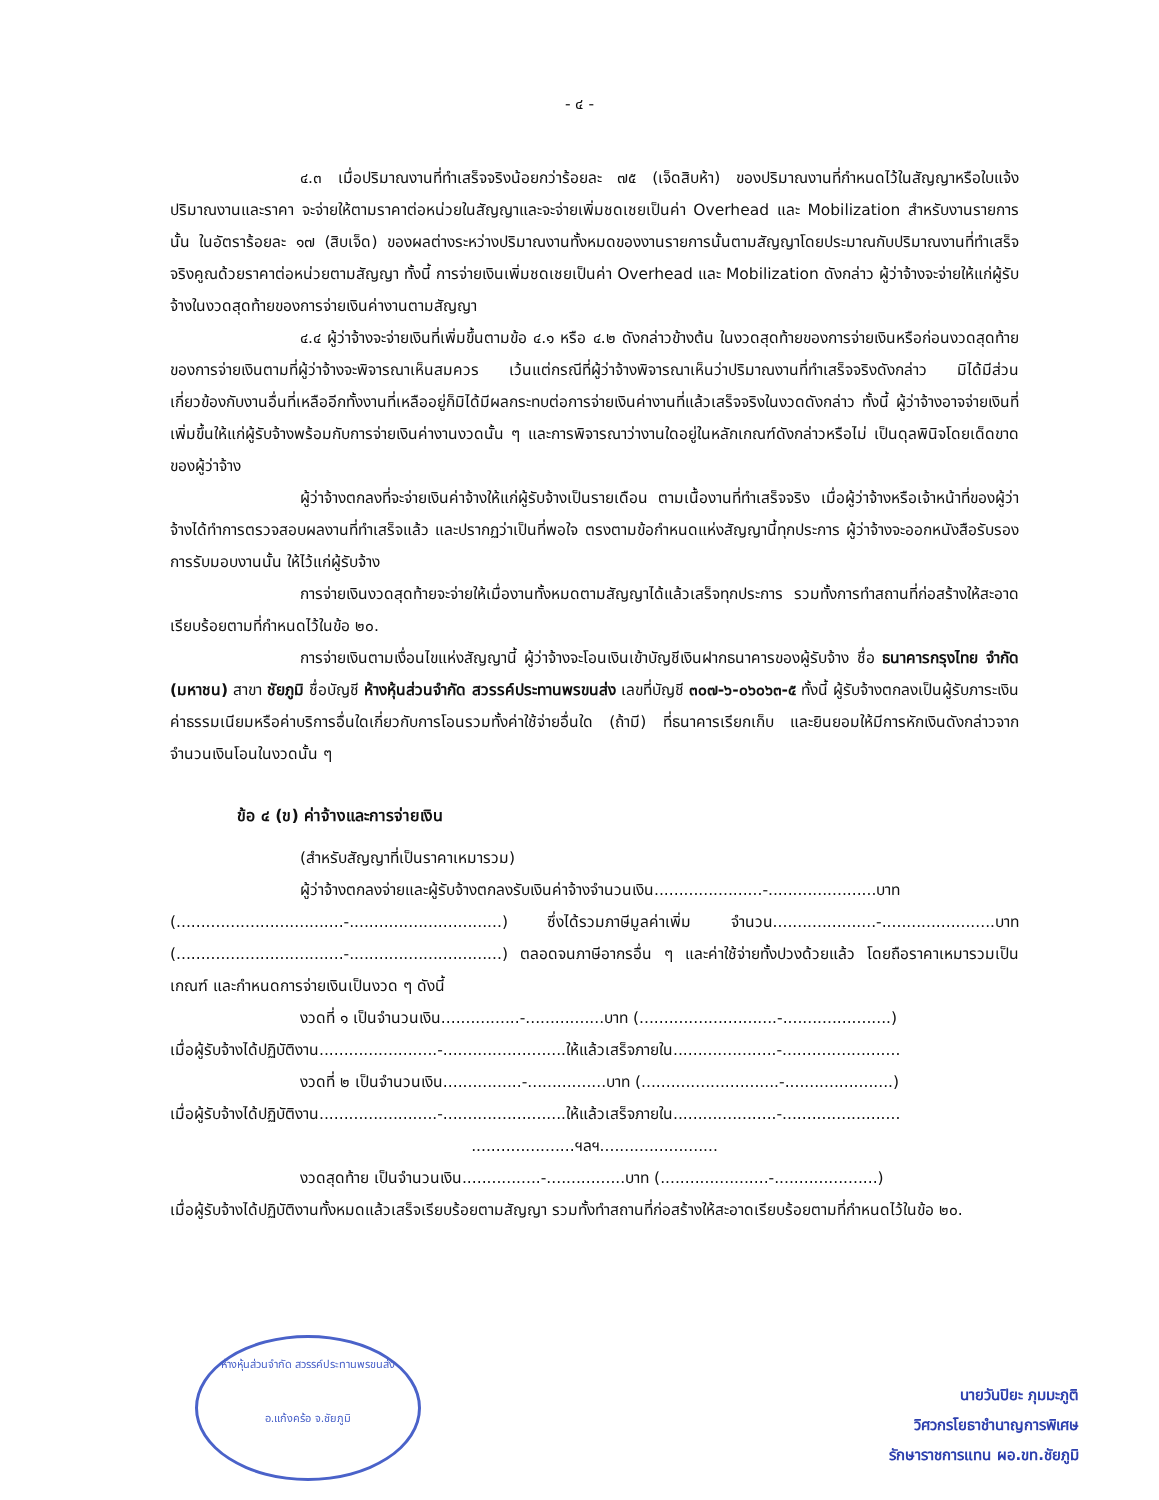- ๔ -
๔.๓ เมื่อปริมาณงานที่ทำเสร็จจริงน้อยกว่าร้อยละ ๗๕ (เจ็ดสิบห้า) ของปริมาณงานที่กำหนดไว้ในสัญญาหรือใบแจ้งปริมาณงานและราคา จะจ่ายให้ตามราคาต่อหน่วยในสัญญาและจะจ่ายเพิ่มชดเชยเป็นค่า Overhead และ Mobilization สำหรับงานรายการนั้น ในอัตราร้อยละ ๑๗ (สิบเจ็ด) ของผลต่างระหว่างปริมาณงานทั้งหมดของงานรายการนั้นตามสัญญาโดยประมาณกับปริมาณงานที่ทำเสร็จจริงคูณด้วยราคาต่อหน่วยตามสัญญา ทั้งนี้ การจ่ายเงินเพิ่มชดเชยเป็นค่า Overhead และ Mobilization ดังกล่าว ผู้ว่าจ้างจะจ่ายให้แก่ผู้รับจ้างในงวดสุดท้ายของการจ่ายเงินค่างานตามสัญญา
๔.๔ ผู้ว่าจ้างจะจ่ายเงินที่เพิ่มขึ้นตามข้อ ๔.๑ หรือ ๔.๒ ดังกล่าวข้างต้น ในงวดสุดท้ายของการจ่ายเงินหรือก่อนงวดสุดท้ายของการจ่ายเงินตามที่ผู้ว่าจ้างจะพิจารณาเห็นสมควร เว้นแต่กรณีที่ผู้ว่าจ้างพิจารณาเห็นว่าปริมาณงานที่ทำเสร็จจริงดังกล่าว มิได้มีส่วนเกี่ยวข้องกับงานอื่นที่เหลืออีกทั้งงานที่เหลืออยู่ก็มิได้มีผลกระทบต่อการจ่ายเงินค่างานที่แล้วเสร็จจริงในงวดดังกล่าว ทั้งนี้ ผู้ว่าจ้างอาจจ่ายเงินที่เพิ่มขึ้นให้แก่ผู้รับจ้างพร้อมกับการจ่ายเงินค่างานงวดนั้น ๆ และการพิจารณาว่างานใดอยู่ในหลักเกณฑ์ดังกล่าวหรือไม่ เป็นดุลพินิจโดยเด็ดขาดของผู้ว่าจ้าง
ผู้ว่าจ้างตกลงที่จะจ่ายเงินค่าจ้างให้แก่ผู้รับจ้างเป็นรายเดือน ตามเนื้องานที่ทำเสร็จจริง เมื่อผู้ว่าจ้างหรือเจ้าหน้าที่ของผู้ว่าจ้างได้ทำการตรวจสอบผลงานที่ทำเสร็จแล้ว และปรากฏว่าเป็นที่พอใจ ตรงตามข้อกำหนดแห่งสัญญานี้ทุกประการ ผู้ว่าจ้างจะออกหนังสือรับรองการรับมอบงานนั้น ให้ไว้แก่ผู้รับจ้าง
การจ่ายเงินงวดสุดท้ายจะจ่ายให้เมื่องานทั้งหมดตามสัญญาได้แล้วเสร็จทุกประการ รวมทั้งการทำสถานที่ก่อสร้างให้สะอาดเรียบร้อยตามที่กำหนดไว้ในข้อ ๒๐.
การจ่ายเงินตามเงื่อนไขแห่งสัญญานี้ ผู้ว่าจ้างจะโอนเงินเข้าบัญชีเงินฝากธนาคารของผู้รับจ้าง ชื่อ ธนาคารกรุงไทย จำกัด (มหาชน) สาขา ชัยภูมิ ชื่อบัญชี ห้างหุ้นส่วนจำกัด สวรรค์ประทานพรขนส่ง เลขที่บัญชี ๓๐๗-๖-๐๖๐๖๓-๕ ทั้งนี้ ผู้รับจ้างตกลงเป็นผู้รับภาระเงินค่าธรรมเนียมหรือค่าบริการอื่นใดเกี่ยวกับการโอนรวมทั้งค่าใช้จ่ายอื่นใด (ถ้ามี) ที่ธนาคารเรียกเก็บ และยินยอมให้มีการหักเงินดังกล่าวจากจำนวนเงินโอนในงวดนั้น ๆ
ข้อ ๔ (ข) ค่าจ้างและการจ่ายเงิน
(สำหรับสัญญาที่เป็นราคาเหมารวม)
ผู้ว่าจ้างตกลงจ่ายและผู้รับจ้างตกลงรับเงินค่าจ้างจำนวนเงิน......................-......................บาท (..................................-...............................) ซึ่งได้รวมภาษีมูลค่าเพิ่ม จำนวน.....................-.......................บาท (..................................-...............................) ตลอดจนภาษีอากรอื่น ๆ และค่าใช้จ่ายทั้งปวงด้วยแล้ว โดยถือราคาเหมารวมเป็นเกณฑ์ และกำหนดการจ่ายเงินเป็นงวด ๆ ดังนี้
งวดที่ ๑ เป็นจำนวนเงิน................-................บาท (............................-......................)
เมื่อผู้รับจ้างได้ปฏิบัติงาน........................-.........................ให้แล้วเสร็จภายใน.....................-........................
งวดที่ ๒ เป็นจำนวนเงิน................-................บาท (............................-......................)
เมื่อผู้รับจ้างได้ปฏิบัติงาน........................-.........................ให้แล้วเสร็จภายใน.....................-........................
.....................ฯลฯ........................
งวดสุดท้าย เป็นจำนวนเงิน................-................บาท (......................-.....................)
เมื่อผู้รับจ้างได้ปฏิบัติงานทั้งหมดแล้วเสร็จเรียบร้อยตามสัญญา รวมทั้งทำสถานที่ก่อสร้างให้สะอาดเรียบร้อยตามที่กำหนดไว้ในข้อ ๒๐.
ห้างหุ้นส่วนจำกัด สวรรค์ประทานพรขนส่ง
อ.แก้งคร้อ จ.ชัยภูมิ
นายวันปิยะ ภุมมะภูติ
วิศวกรโยธาชำนาญการพิเศษ
รักษาราชการแทน ผอ.ขท.ชัยภูมิ